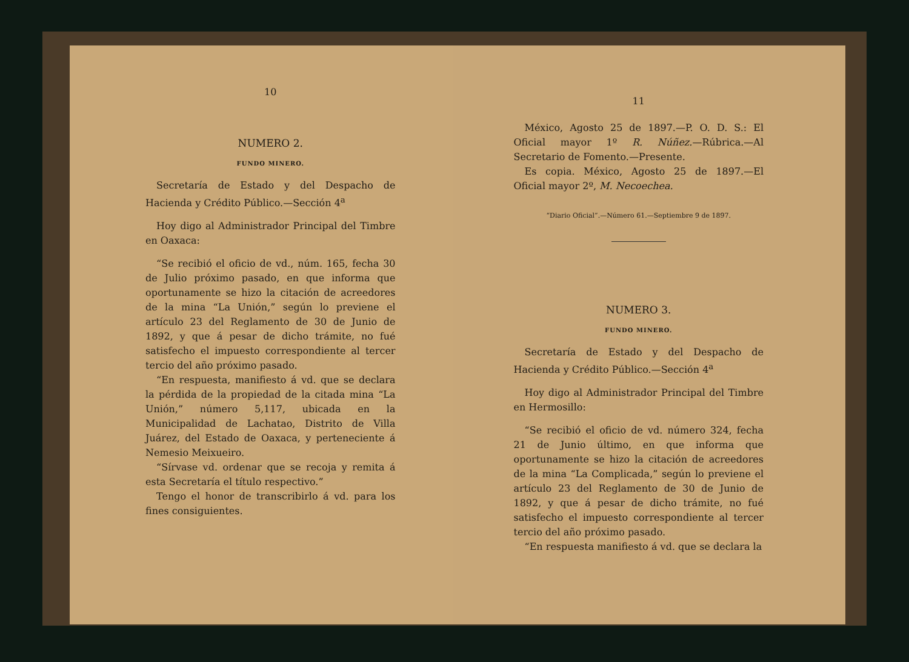10
NUMERO 2.
FUNDO MINERO.
Secretaría de Estado y del Despacho de Hacienda y Crédito Público.—Sección 4<sup>a</sup>
Hoy digo al Administrador Principal del Timbre en Oaxaca:
“Se recibió el oficio de vd., núm. 165, fecha 30 de Julio próximo pasado, en que informa que oportunamente se hizo la citación de acreedores de la mina “La Unión,” según lo previene el artículo 23 del Reglamento de 30 de Junio de 1892, y que á pesar de dicho trámite, no fué satisfecho el impuesto correspondiente al tercer tercio del año próximo pasado.
“En respuesta, manifiesto á vd. que se declara la pérdida de la propiedad de la citada mina “La Unión,” número 5,117, ubicada en la Municipalidad de Lachatao, Distrito de Villa Juárez, del Estado de Oaxaca, y perteneciente á Nemesio Meixueiro.
“Sírvase vd. ordenar que se recoja y remita á esta Secretaría el título respectivo.”
Tengo el honor de transcribirlo á vd. para los fines consiguientes.
11
México, Agosto 25 de 1897.—P. O. D. S.: El Oficial mayor 1º R. Núñez.—Rúbrica.—Al Secretario de Fomento.—Presente.
Es copia. México, Agosto 25 de 1897.—El Oficial mayor 2º, M. Necoechea.
“Diario Oficial”.—Número 61.—Septiembre 9 de 1897.
NUMERO 3.
FUNDO MINERO.
Secretaría de Estado y del Despacho de Hacienda y Crédito Público.—Sección 4<sup>a</sup>
Hoy digo al Administrador Principal del Timbre en Hermosillo:
“Se recibió el oficio de vd. número 324, fecha 21 de Junio último, en que informa que oportunamente se hizo la citación de acreedores de la mina “La Complicada,” según lo previene el artículo 23 del Reglamento de 30 de Junio de 1892, y que á pesar de dicho trámite, no fué satisfecho el impuesto correspondiente al tercer tercio del año próximo pasado.
“En respuesta manifiesto á vd. que se declara la